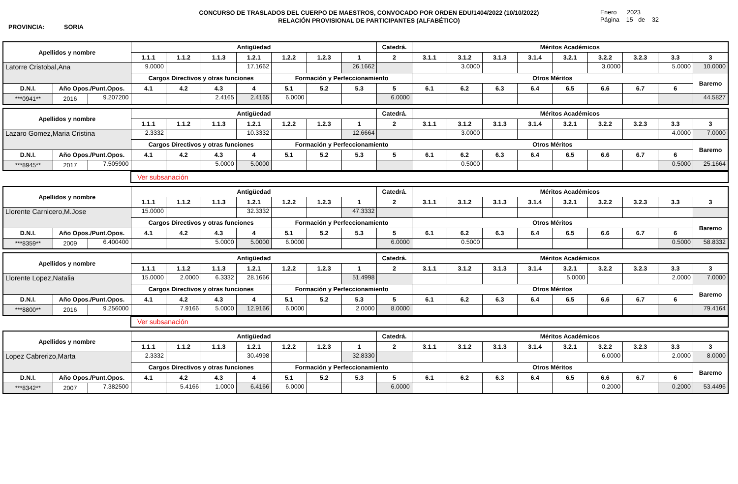CONCURSO DE TRASLADOS DEL CUERPO DE MAESTROS, CONVOCADO POR ORDEN EDU/1404/2022 (10/10/2022)
RELACIÓN PROVISIONAL DE PARTICIPANTES (ALFABÉTICO)
PROVINCIA: SORIA
Enero 2023
Página 15 de 32
| Apellidos y nombre | | | Antigüedad | | | | | | | Catedrá. | Méritos Académicos | | | | | | | | |
| --- | --- | --- | --- | --- | --- | --- | --- | --- | --- | --- | --- | --- | --- | --- | --- | --- | --- | --- | --- |
| | | | 1.1.1 | 1.1.2 | 1.1.3 | 1.2.1 | 1.2.2 | 1.2.3 | 1 | 2 | 3.1.1 | 3.1.2 | 3.1.3 | 3.1.4 | 3.2.1 | 3.2.2 | 3.2.3 | 3.3 | 3 |
| Latorre Cristobal,Ana | | | 9.0000 | | | 17.1662 | | | 26.1662 | | | 3.0000 | | | | 3.0000 | | 5.0000 | 10.0000 |
| | | | Cargos Directivos y otras funciones | | | | Formación y Perfeccionamiento | | | | Otros Méritos | | | | | | | | Baremo |
| D.N.I. | Año Opos./Punt.Opos. | | 4.1 | 4.2 | 4.3 | 4 | 5.1 | 5.2 | 5.3 | 5 | 6.1 | 6.2 | 6.3 | 6.4 | 6.5 | 6.6 | 6.7 | 6 | |
| ***0941** | 2016 | 9.207200 | | | 2.4165 | 2.4165 | 6.0000 | | | 6.0000 | | | | | | | | | 44.5827 |
| Apellidos y nombre | | | Antigüedad | | | | | | | Catedrá. | Méritos Académicos | | | | | | | | |
| --- | --- | --- | --- | --- | --- | --- | --- | --- | --- | --- | --- | --- | --- | --- | --- | --- | --- | --- | --- |
| | | | 1.1.1 | 1.1.2 | 1.1.3 | 1.2.1 | 1.2.2 | 1.2.3 | 1 | 2 | 3.1.1 | 3.1.2 | 3.1.3 | 3.1.4 | 3.2.1 | 3.2.2 | 3.2.3 | 3.3 | 3 |
| Lazaro Gomez,Maria Cristina | | | 2.3332 | | | 10.3332 | | | 12.6664 | | | 3.0000 | | | | | | 4.0000 | 7.0000 |
| | | | Cargos Directivos y otras funciones | | | | Formación y Perfeccionamiento | | | | Otros Méritos | | | | | | | | Baremo |
| D.N.I. | Año Opos./Punt.Opos. | | 4.1 | 4.2 | 4.3 | 4 | 5.1 | 5.2 | 5.3 | 5 | 6.1 | 6.2 | 6.3 | 6.4 | 6.5 | 6.6 | 6.7 | 6 | |
| ***8945** | 2017 | 7.505900 | | | 5.0000 | 5.0000 | | | | | | 0.5000 | | | | | | 0.5000 | 25.1664 |
Ver subsanación
| Apellidos y nombre | | | Antigüedad | | | | | | | Catedrá. | Méritos Académicos | | | | | | | | |
| --- | --- | --- | --- | --- | --- | --- | --- | --- | --- | --- | --- | --- | --- | --- | --- | --- | --- | --- | --- |
| | | | 1.1.1 | 1.1.2 | 1.1.3 | 1.2.1 | 1.2.2 | 1.2.3 | 1 | 2 | 3.1.1 | 3.1.2 | 3.1.3 | 3.1.4 | 3.2.1 | 3.2.2 | 3.2.3 | 3.3 | 3 |
| Llorente Carnicero,M.Jose | | | 15.0000 | | | 32.3332 | | | 47.3332 | | | | | | | | | | |
| | | | Cargos Directivos y otras funciones | | | | Formación y Perfeccionamiento | | | | Otros Méritos | | | | | | | | Baremo |
| D.N.I. | Año Opos./Punt.Opos. | | 4.1 | 4.2 | 4.3 | 4 | 5.1 | 5.2 | 5.3 | 5 | 6.1 | 6.2 | 6.3 | 6.4 | 6.5 | 6.6 | 6.7 | 6 | |
| ***8359** | 2009 | 6.400400 | | | 5.0000 | 5.0000 | 6.0000 | | | 6.0000 | | 0.5000 | | | | | | 0.5000 | 58.8332 |
| Apellidos y nombre | | | Antigüedad | | | | | | | Catedrá. | Méritos Académicos | | | | | | | | |
| --- | --- | --- | --- | --- | --- | --- | --- | --- | --- | --- | --- | --- | --- | --- | --- | --- | --- | --- | --- |
| | | | 1.1.1 | 1.1.2 | 1.1.3 | 1.2.1 | 1.2.2 | 1.2.3 | 1 | 2 | 3.1.1 | 3.1.2 | 3.1.3 | 3.1.4 | 3.2.1 | 3.2.2 | 3.2.3 | 3.3 | 3 |
| Llorente Lopez,Natalia | | | 15.0000 | 2.0000 | 6.3332 | 28.1666 | | | 51.4998 | | | | | | 5.0000 | | | 2.0000 | 7.0000 |
| | | | Cargos Directivos y otras funciones | | | | Formación y Perfeccionamiento | | | | Otros Méritos | | | | | | | | Baremo |
| D.N.I. | Año Opos./Punt.Opos. | | 4.1 | 4.2 | 4.3 | 4 | 5.1 | 5.2 | 5.3 | 5 | 6.1 | 6.2 | 6.3 | 6.4 | 6.5 | 6.6 | 6.7 | 6 | |
| ***8800** | 2016 | 9.256000 | | 7.9166 | 5.0000 | 12.9166 | 6.0000 | | 2.0000 | 8.0000 | | | | | | | | | 79.4164 |
Ver subsanación
| Apellidos y nombre | | | Antigüedad | | | | | | | Catedrá. | Méritos Académicos | | | | | | | | |
| --- | --- | --- | --- | --- | --- | --- | --- | --- | --- | --- | --- | --- | --- | --- | --- | --- | --- | --- | --- |
| | | | 1.1.1 | 1.1.2 | 1.1.3 | 1.2.1 | 1.2.2 | 1.2.3 | 1 | 2 | 3.1.1 | 3.1.2 | 3.1.3 | 3.1.4 | 3.2.1 | 3.2.2 | 3.2.3 | 3.3 | 3 |
| Lopez Cabrerizo,Marta | | | 2.3332 | | | 30.4998 | | | 32.8330 | | | | | | | 6.0000 | | 2.0000 | 8.0000 |
| | | | Cargos Directivos y otras funciones | | | | Formación y Perfeccionamiento | | | | Otros Méritos | | | | | | | | Baremo |
| D.N.I. | Año Opos./Punt.Opos. | | 4.1 | 4.2 | 4.3 | 4 | 5.1 | 5.2 | 5.3 | 5 | 6.1 | 6.2 | 6.3 | 6.4 | 6.5 | 6.6 | 6.7 | 6 | |
| ***8342** | 2007 | 7.382500 | | 5.4166 | 1.0000 | 6.4166 | 6.0000 | | | 6.0000 | | | | | | 0.2000 | | 0.2000 | 53.4496 |